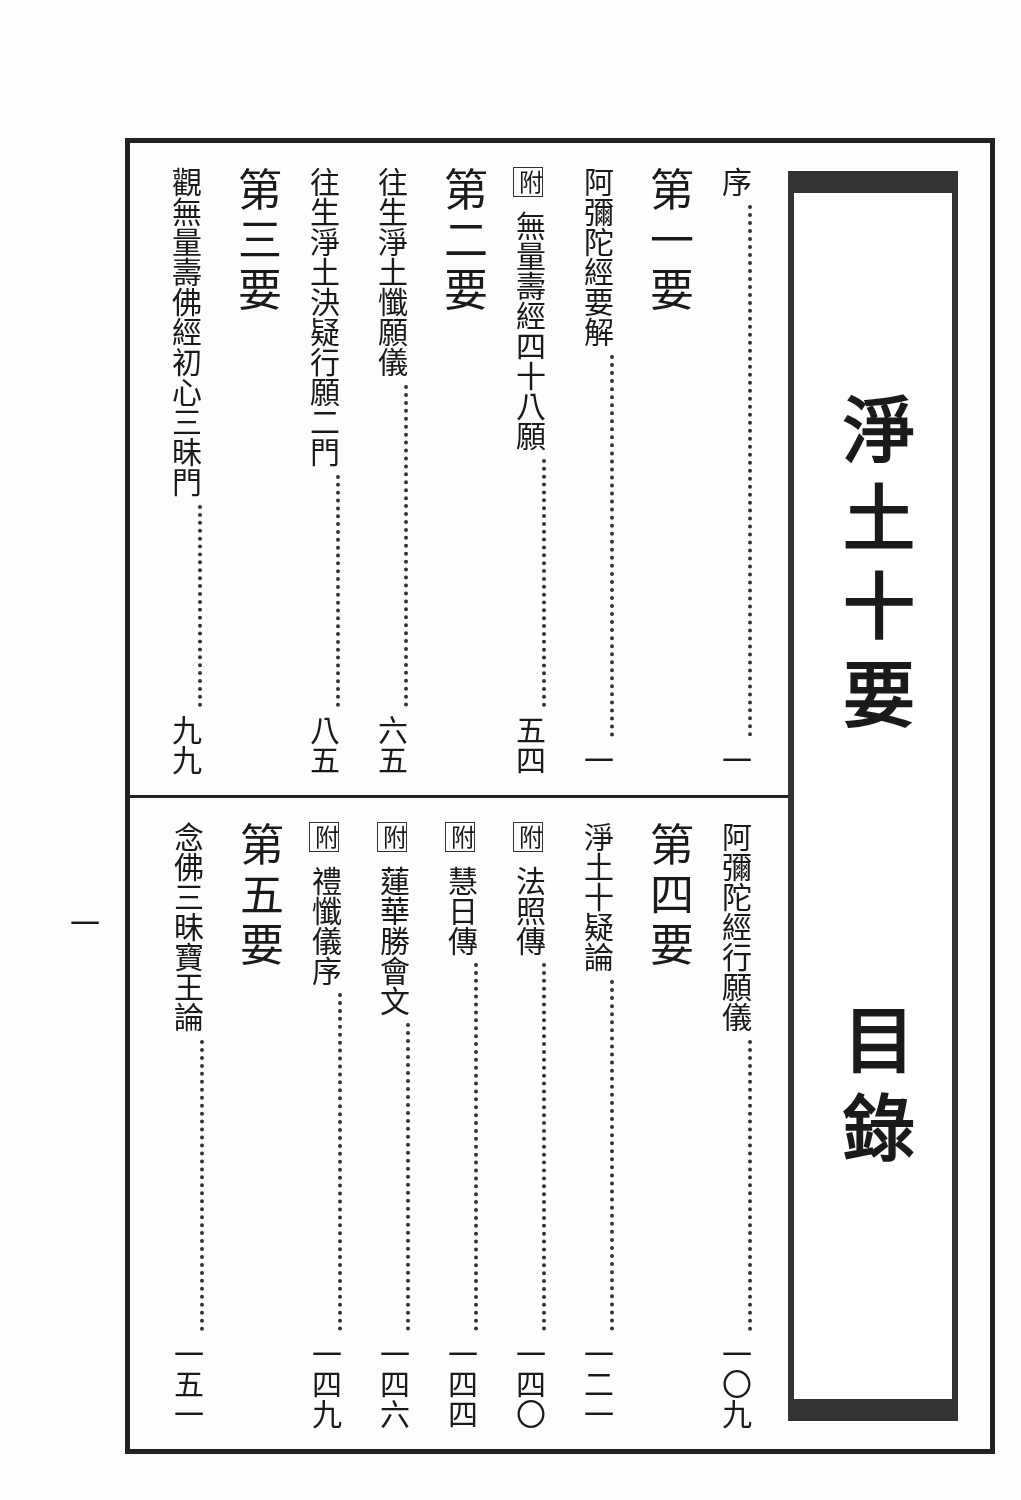淨土十要
目錄
序 一
第一要
阿彌陀經要解 一
附 無量壽經四十八願 五四
第二要
往生淨土懺願儀 六五
往生淨土決疑行願二門 八五
第三要
觀無量壽佛經初心三昧門 九九
阿彌陀經行願儀 一〇九
第四要
淨土十疑論 一二一
附 法照傳 一四〇
附 慧日傳 一四四
附 蓮華勝會文 一四六
附 禮懺儀序 一四九
第五要
念佛三昧寶王論 一五一
一